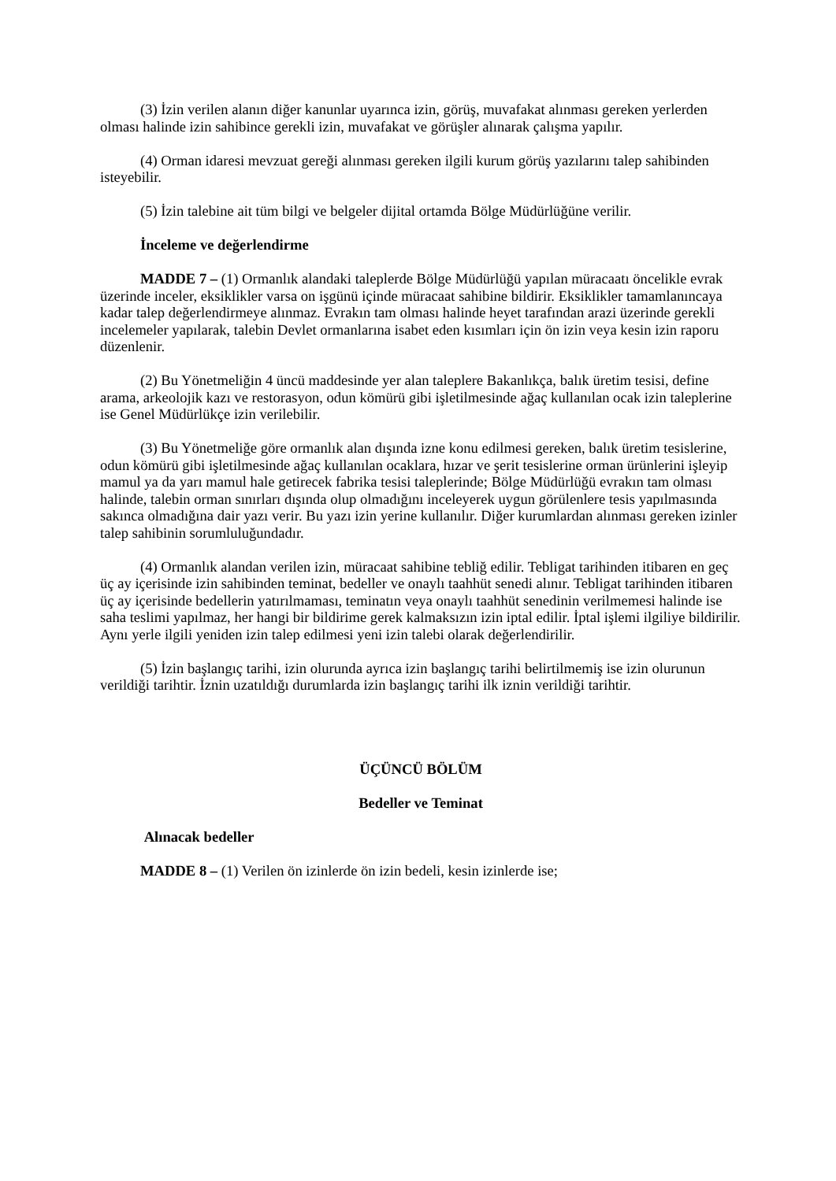(3) İzin verilen alanın diğer kanunlar uyarınca izin, görüş, muvafakat alınması gereken yerlerden olması halinde izin sahibince gerekli izin, muvafakat ve görüşler alınarak çalışma yapılır.
(4) Orman idaresi mevzuat gereği alınması gereken ilgili kurum görüş yazılarını talep sahibinden isteyebilir.
(5) İzin talebine ait tüm bilgi ve belgeler dijital ortamda Bölge Müdürlüğüne verilir.
İnceleme ve değerlendirme
MADDE 7 – (1) Ormanlık alandaki taleplerde Bölge Müdürlüğü yapılan müracaatı öncelikle evrak üzerinde inceler, eksiklikler varsa on işgünü içinde müracaat sahibine bildirir. Eksiklikler tamamlanıncaya kadar talep değerlendirmeye alınmaz. Evrakın tam olması halinde heyet tarafından arazi üzerinde gerekli incelemeler yapılarak, talebin Devlet ormanlarına isabet eden kısımları için ön izin veya kesin izin raporu düzenlenir.
(2) Bu Yönetmeliğin 4 üncü maddesinde yer alan taleplere Bakanlıkça, balık üretim tesisi, define arama, arkeolojik kazı ve restorasyon, odun kömürü gibi işletilmesinde ağaç kullanılan ocak izin taleplerine ise Genel Müdürlükçe izin verilebilir.
(3) Bu Yönetmeliğe göre ormanlık alan dışında izne konu edilmesi gereken, balık üretim tesislerine, odun kömürü gibi işletilmesinde ağaç kullanılan ocaklara, hızar ve şerit tesislerine orman ürünlerini işleyip mamul ya da yarı mamul hale getirecek fabrika tesisi taleplerinde; Bölge Müdürlüğü evrakın tam olması halinde, talebin orman sınırları dışında olup olmadığını inceleyerek uygun görülenlere tesis yapılmasında sakınca olmadığına dair yazı verir. Bu yazı izin yerine kullanılır. Diğer kurumlardan alınması gereken izinler talep sahibinin sorumluluğundadır.
(4) Ormanlık alandan verilen izin, müracaat sahibine tebliğ edilir. Tebligat tarihinden itibaren en geç üç ay içerisinde izin sahibinden teminat, bedeller ve onaylı taahhüt senedi alınır. Tebligat tarihinden itibaren üç ay içerisinde bedellerin yatırılmaması, teminatın veya onaylı taahhüt senedinin verilmemesi halinde ise saha teslimi yapılmaz, her hangi bir bildirime gerek kalmaksızın izin iptal edilir. İptal işlemi ilgiliye bildirilir. Aynı yerle ilgili yeniden izin talep edilmesi yeni izin talebi olarak değerlendirilir.
(5) İzin başlangıç tarihi, izin olurunda ayrıca izin başlangıç tarihi belirtilmemiş ise izin olurunun verildiği tarihtir. İznin uzatıldığı durumlarda izin başlangıç tarihi ilk iznin verildiği tarihtir.
ÜÇÜNCÜ BÖLÜM
Bedeller ve Teminat
Alınacak bedeller
MADDE 8 – (1) Verilen ön izinlerde ön izin bedeli, kesin izinlerde ise;